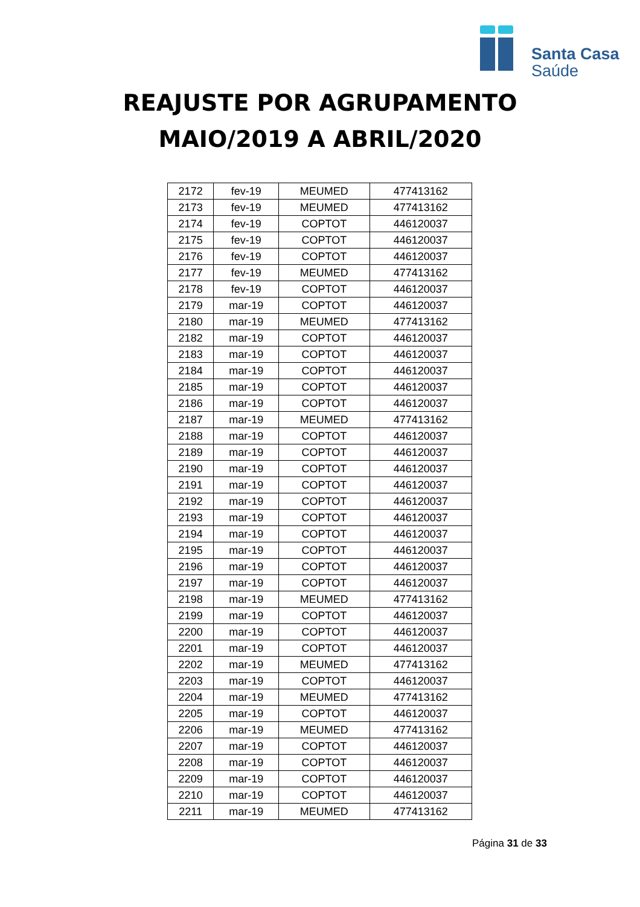Santa Casa
Saúde
REAJUSTE POR AGRUPAMENTO
MAIO/2019 A ABRIL/2020
| 2172 | fev-19 | MEUMED | 477413162 |
| 2173 | fev-19 | MEUMED | 477413162 |
| 2174 | fev-19 | COPTOT | 446120037 |
| 2175 | fev-19 | COPTOT | 446120037 |
| 2176 | fev-19 | COPTOT | 446120037 |
| 2177 | fev-19 | MEUMED | 477413162 |
| 2178 | fev-19 | COPTOT | 446120037 |
| 2179 | mar-19 | COPTOT | 446120037 |
| 2180 | mar-19 | MEUMED | 477413162 |
| 2182 | mar-19 | COPTOT | 446120037 |
| 2183 | mar-19 | COPTOT | 446120037 |
| 2184 | mar-19 | COPTOT | 446120037 |
| 2185 | mar-19 | COPTOT | 446120037 |
| 2186 | mar-19 | COPTOT | 446120037 |
| 2187 | mar-19 | MEUMED | 477413162 |
| 2188 | mar-19 | COPTOT | 446120037 |
| 2189 | mar-19 | COPTOT | 446120037 |
| 2190 | mar-19 | COPTOT | 446120037 |
| 2191 | mar-19 | COPTOT | 446120037 |
| 2192 | mar-19 | COPTOT | 446120037 |
| 2193 | mar-19 | COPTOT | 446120037 |
| 2194 | mar-19 | COPTOT | 446120037 |
| 2195 | mar-19 | COPTOT | 446120037 |
| 2196 | mar-19 | COPTOT | 446120037 |
| 2197 | mar-19 | COPTOT | 446120037 |
| 2198 | mar-19 | MEUMED | 477413162 |
| 2199 | mar-19 | COPTOT | 446120037 |
| 2200 | mar-19 | COPTOT | 446120037 |
| 2201 | mar-19 | COPTOT | 446120037 |
| 2202 | mar-19 | MEUMED | 477413162 |
| 2203 | mar-19 | COPTOT | 446120037 |
| 2204 | mar-19 | MEUMED | 477413162 |
| 2205 | mar-19 | COPTOT | 446120037 |
| 2206 | mar-19 | MEUMED | 477413162 |
| 2207 | mar-19 | COPTOT | 446120037 |
| 2208 | mar-19 | COPTOT | 446120037 |
| 2209 | mar-19 | COPTOT | 446120037 |
| 2210 | mar-19 | COPTOT | 446120037 |
| 2211 | mar-19 | MEUMED | 477413162 |
Página 31 de 33